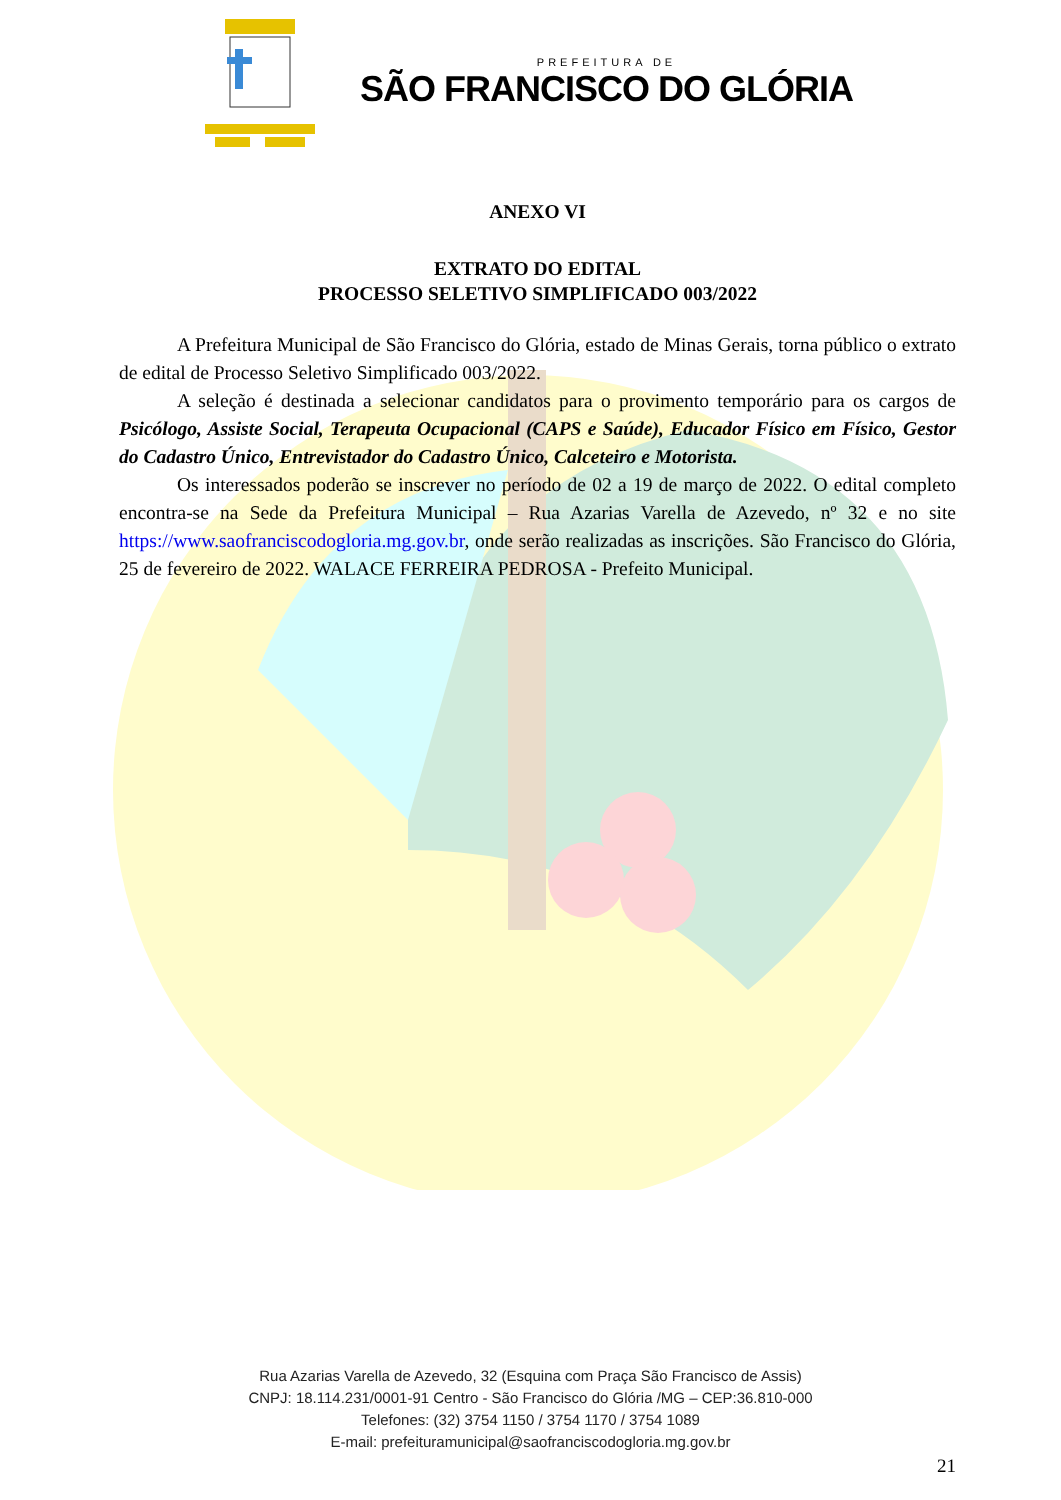PREFEITURA DE
SÃO FRANCISCO DO GLÓRIA
ANEXO VI
EXTRATO DO EDITAL
PROCESSO SELETIVO SIMPLIFICADO 003/2022
A Prefeitura Municipal de São Francisco do Glória, estado de Minas Gerais, torna público o extrato de edital de Processo Seletivo Simplificado 003/2022.
A seleção é destinada a selecionar candidatos para o provimento temporário para os cargos de Psicólogo, Assiste Social, Terapeuta Ocupacional (CAPS e Saúde), Educador Físico em Físico, Gestor do Cadastro Único, Entrevistador do Cadastro Único, Calceteiro e Motorista.
Os interessados poderão se inscrever no período de 02 a 19 de março de 2022. O edital completo encontra-se na Sede da Prefeitura Municipal – Rua Azarias Varella de Azevedo, nº 32 e no site https://www.saofranciscodogloria.mg.gov.br, onde serão realizadas as inscrições. São Francisco do Glória, 25 de fevereiro de 2022. WALACE FERREIRA PEDROSA - Prefeito Municipal.
Rua Azarias Varella de Azevedo, 32 (Esquina com Praça São Francisco de Assis)
CNPJ: 18.114.231/0001-91 Centro - São Francisco do Glória /MG – CEP:36.810-000
Telefones: (32) 3754 1150 / 3754 1170 / 3754 1089
E-mail: prefeituramunicipal@saofranciscodogloria.mg.gov.br
21